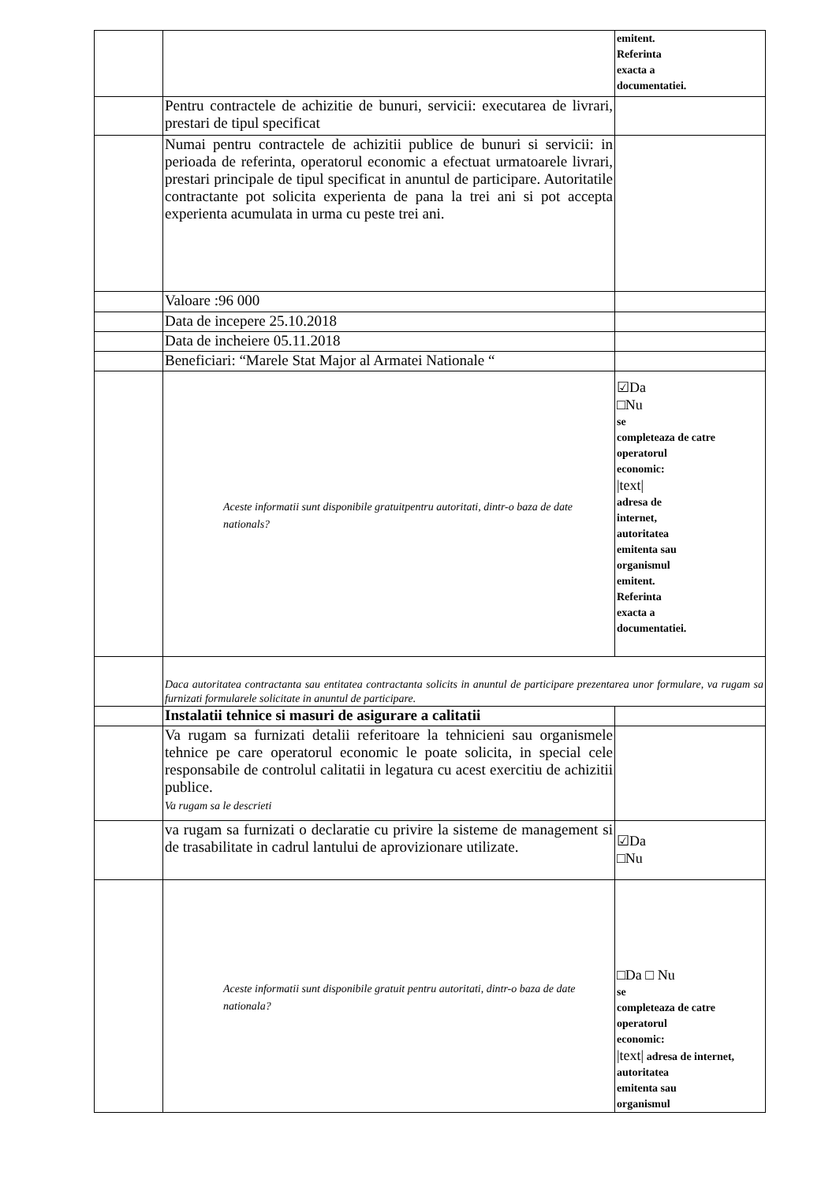| | | emitent. Referinta exacta a documentatiei. |
| | Pentru contractele de achizitie de bunuri, servicii: executarea de livrari, prestari de tipul specificat | |
| | Numai pentru contractele de achizitii publice de bunuri si servicii: in perioada de referinta, operatorul economic a efectuat urmatoarele livrari, prestari principale de tipul specificat in anuntul de participare. Autoritatile contractante pot solicita experienta de pana la trei ani si pot accepta experienta acumulata in urma cu peste trei ani. | |
| | Valoare :96 000 | |
| | Data de incepere 25.10.2018 | |
| | Data de incheiere 05.11.2018 | |
| | Beneficiari: “Marele Stat Major al Armatei Nationale “ | |
| | Aceste informatii sunt disponibile gratuitpentru autoritati, dintr-o baza de date nationals? | ☑Da □Nu se completeaza de catre operatorul economic: /text/ adresa de internet, autoritatea emitenta sau organismul emitent. Referinta exacta a documentatiei. |
| | Daca autoritatea contractanta sau entitatea contractanta solicits in anuntul de participare prezentarea unor formulare, va rugam sa furnizati formularele solicitate in anuntul de participare. | |
| | Instalatii tehnice si masuri de asigurare a calitatii | |
| | Va rugam sa furnizati detalii referitoare la tehnicieni sau organismele tehnice pe care operatorul economic le poate solicita, in special cele responsabile de controlul calitatii in legatura cu acest exercitiu de achizitii publice. Va rugam sa le descrieti | |
| | va rugam sa furnizati o declaratie cu privire la sisteme de management si de trasabilitate in cadrul lantului de aprovizionare utilizate. | ☑Da □Nu |
| | Aceste informatii sunt disponibile gratuit pentru autoritati, dintr-o baza de date nationala? | □Da □ Nu se completeaza de catre operatorul economic: /text/ adresa de internet, autoritatea emitenta sau organismul |